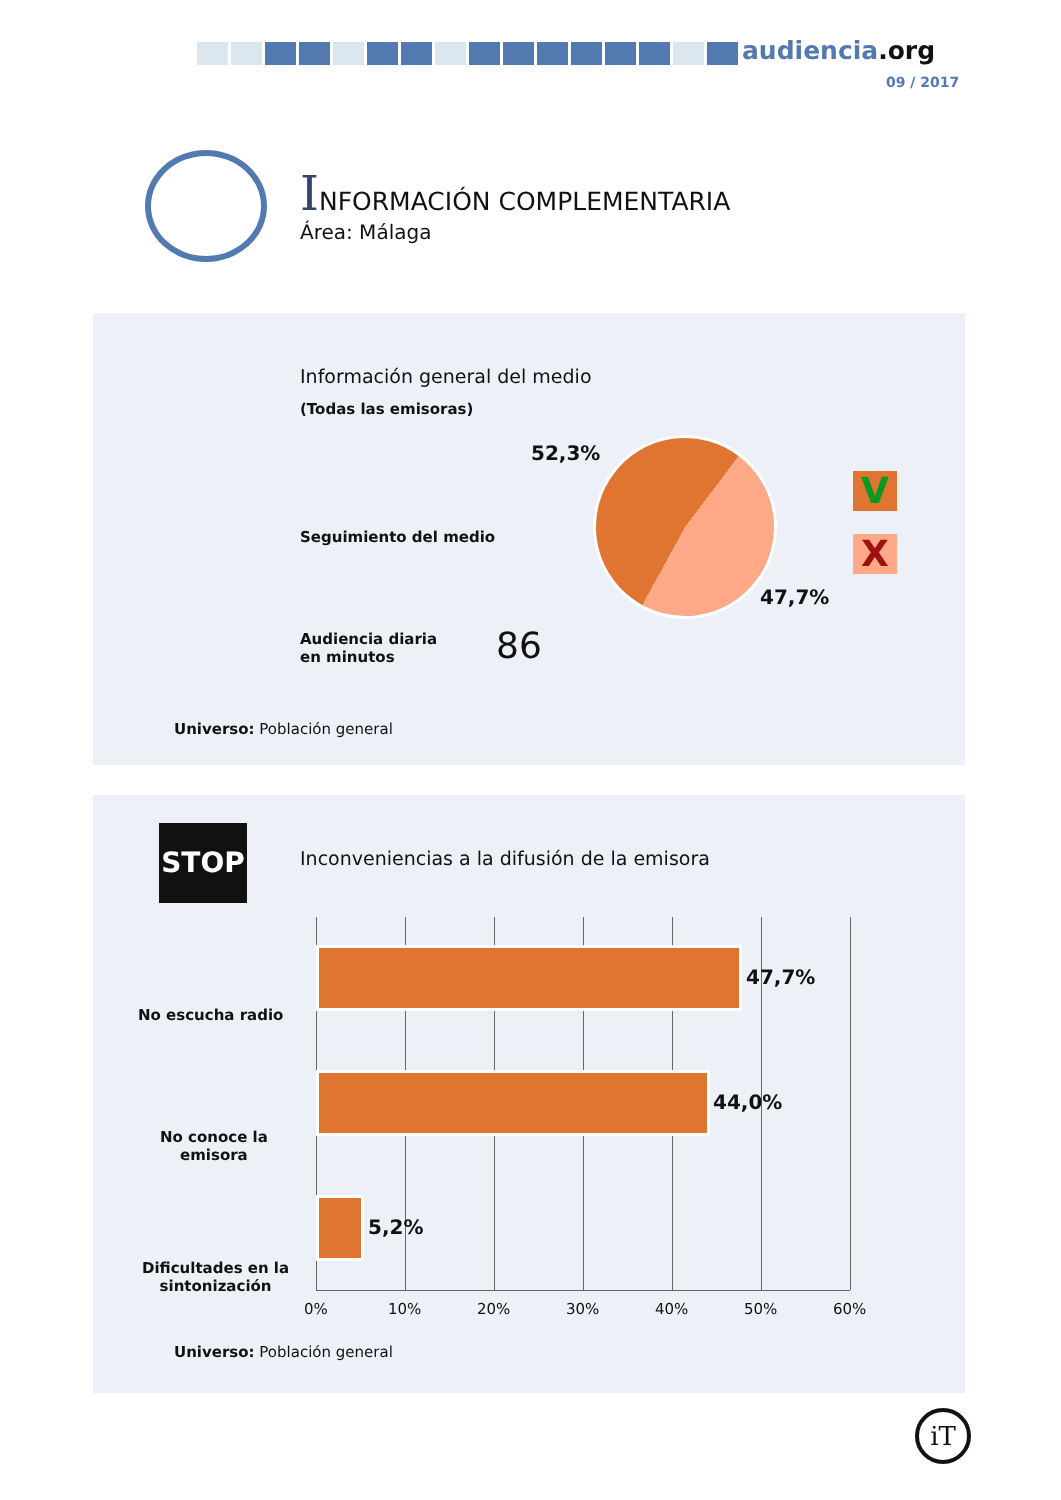audiencia.org
09 / 2017
INFORMACIÓN COMPLEMENTARIA
Área: Málaga
Información general del medio
(Todas las emisoras)
52,3%
47,7%
Seguimiento del medio
V
X
Audiencia diaria
en minutos
86
Universo: Población general
STOP
Inconveniencias a la difusión de la emisora
No escucha radio
47,7%
No conoce la
emisora
44,0%
Dificultades en la
sintonización
5,2%
0% 10% 20% 30% 40% 50% 60%
Universo: Población general
iT